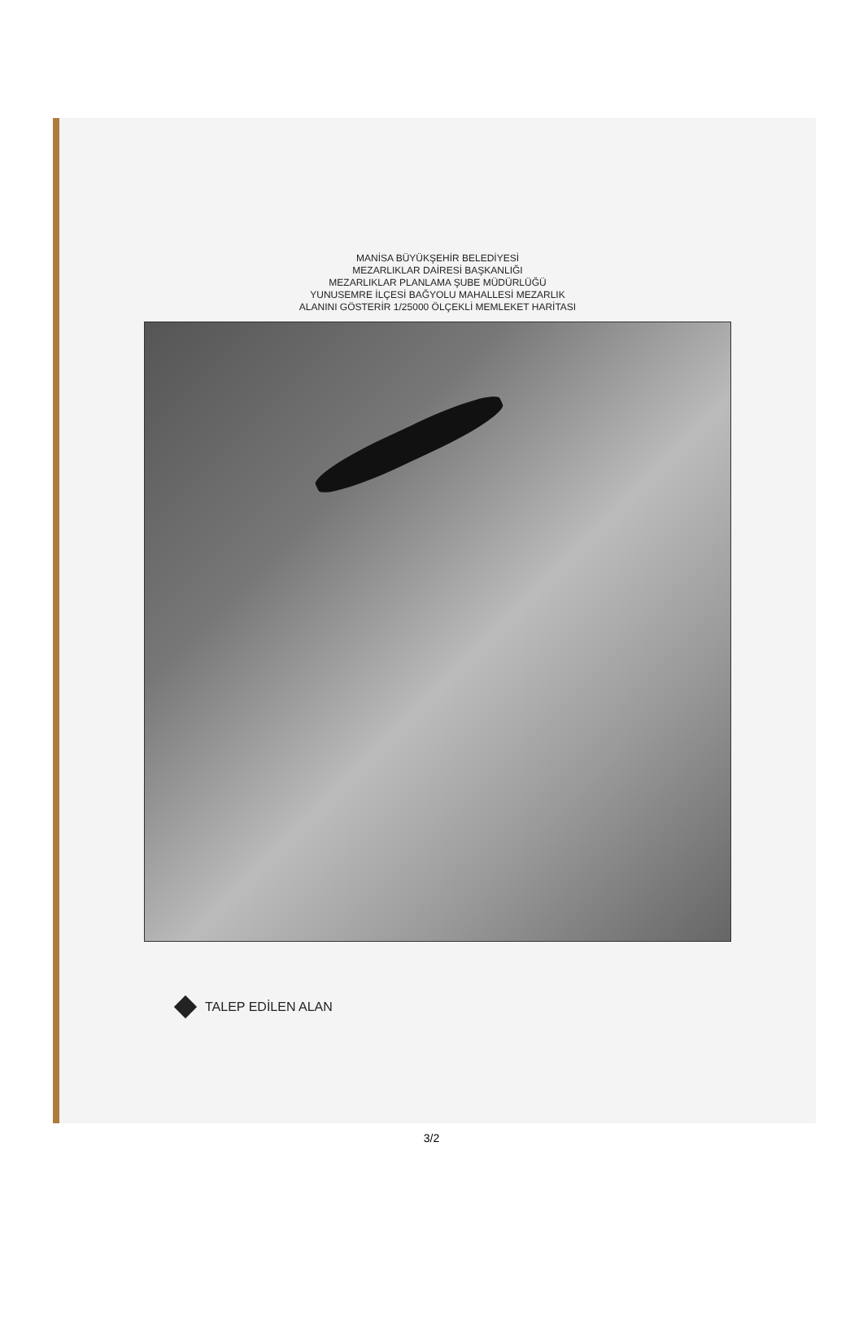MANİSA BÜYÜKŞEHİR BELEDİYESİ
MEZARLIKLAR DAİRESİ BAŞKANLIĞI
MEZARLIKLAR PLANLAMA ŞUBE MÜDÜRLÜĞÜ
YUNUSEMRE İLÇESİ BAĞYOLU MAHALLESİ MEZARLIK
ALANINI GÖSTERİR 1/25000 ÖLÇEKLİ MEMLEKET HARİTASI
TALEP EDİLEN ALAN
3/2